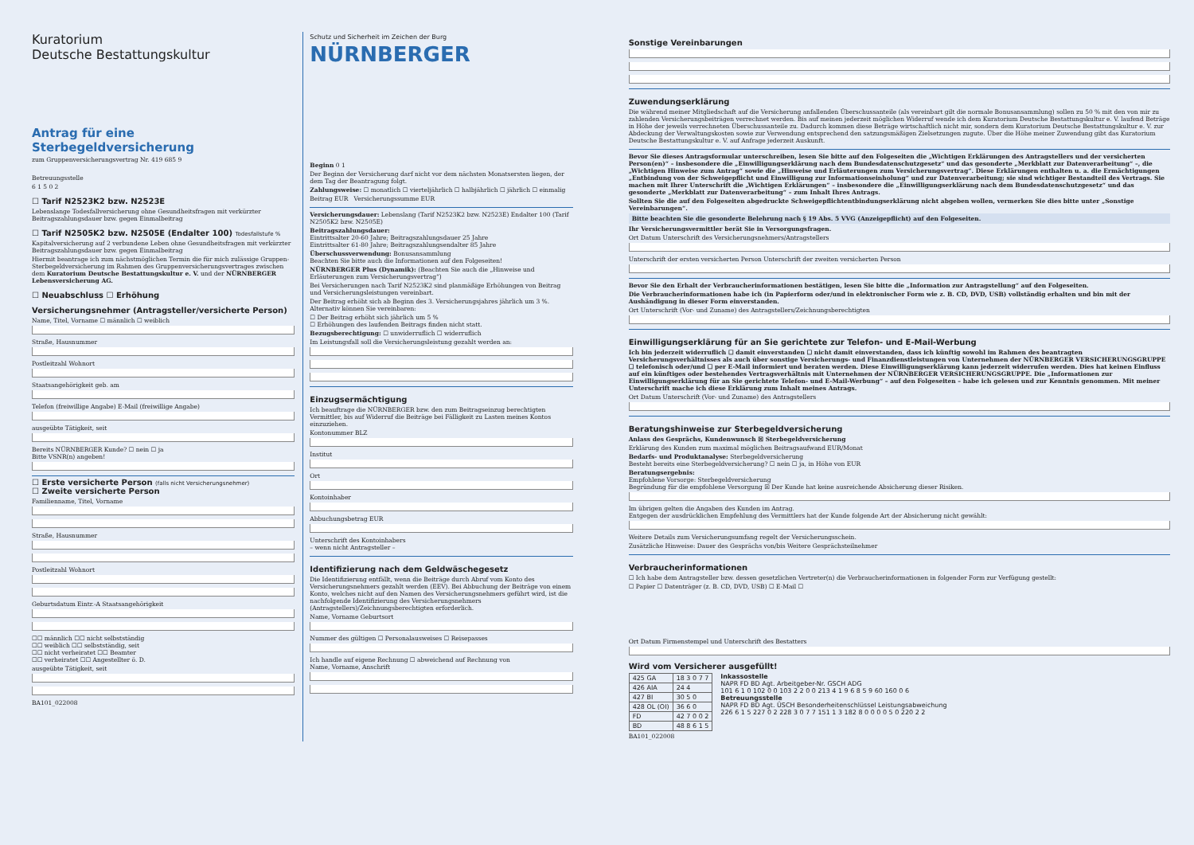Kuratorium
Deutsche Bestattungskultur
Antrag für eine Sterbegeldversicherung
zum Gruppenversicherungsvertrag Nr. 419 685 9
Betreuungsstelle
6 1 5 0 2
☐ Tarif N2523K2 bzw. N2523E
Lebenslange Todesfallversicherung ohne Gesundheitsfragen mit verkürzter Beitragszahlungsdauer bzw. gegen Einmalbeitrag
☐ Tarif N2505K2 bzw. N2505E (Endalter 100) Todesfallstufe %
Kapitalversicherung auf 2 verbundene Leben ohne Gesundheitsfragen mit verkürzter Beitragszahlungsdauer bzw. gegen Einmalbeitrag
Hiermit beantrage ich zum nächstmöglichen Termin die für mich zulässige Gruppen-Sterbegeldversicherung im Rahmen des Gruppenversicherungsvertrages zwischen dem Kuratorium Deutsche Bestattungskultur e. V. und der NÜRNBERGER Lebensversicherung AG.
☐ Neuabschluss ☐ Erhöhung
Versicherungsnehmer (Antragsteller/versicherte Person)
Name, Titel, Vorname ☐ männlich ☐ weiblich
Straße, Hausnummer
Postleitzahl Wohnort
Staatsangehörigkeit geb. am
Telefon (freiwillige Angabe) E-Mail (freiwillige Angabe)
ausgeübte Tätigkeit, seit
Bereits NÜRNBERGER Kunde? ☐ nein ☐ ja
Bitte VSNR(n) angeben!
☐ Erste versicherte Person (falls nicht Versicherungsnehmer)
☐ Zweite versicherte Person
Familienname, Titel, Vorname
Straße, Hausnummer
Postleitzahl Wohnort
Geburtsdatum Eintr.-A Staatsangehörigkeit
☐☐ männlich ☐☐ nicht selbstständig
☐☐ weiblich ☐☐ selbstständig, seit
☐☐ nicht verheiratet ☐☐ Beamter
☐☐ verheiratet ☐☐ Angestellter ö. D.
ausgeübte Tätigkeit, seit
BA101_022008
Schutz und Sicherheit im Zeichen der Burg
NÜRNBERGER
Beginn 0 1
Der Beginn der Versicherung darf nicht vor dem nächsten Monatsersten liegen, der dem Tag der Beantragung folgt.
Zahlungsweise: ☐ monatlich ☐ vierteljährlich ☐ halbjährlich ☐ jährlich ☐ einmalig
Beitrag EUR Versicherungssumme EUR
Versicherungsdauer: Lebenslang (Tarif N2523K2 bzw. N2523E) Endalter 100 (Tarif N2505K2 bzw. N2505E)
Beitragszahlungsdauer:
Eintrittsalter 20-60 Jahre; Beitragszahlungsdauer 25 Jahre
Eintrittsalter 61-80 Jahre; Beitragszahlungsendalter 85 Jahre
Überschussverwendung: Bonusansammlung
Beachten Sie bitte auch die Informationen auf den Folgeseiten!
NÜRNBERGER Plus (Dynamik): (Beachten Sie auch die „Hinweise und Erläuterungen zum Versicherungsvertrag“)
Bei Versicherungen nach Tarif N2523K2 sind planmäßige Erhöhungen von Beitrag und Versicherungsleistungen vereinbart.
Der Beitrag erhöht sich ab Beginn des 3. Versicherungsjahres jährlich um 3 %. Alternativ können Sie vereinbaren:
☐ Der Beitrag erhöht sich jährlich um 5 %
☐ Erhöhungen des laufenden Beitrags finden nicht statt.
Bezugsberechtigung: ☐ unwiderruflich ☐ widerruflich
Im Leistungsfall soll die Versicherungsleistung gezahlt werden an:
Einzugsermächtigung
Ich beauftrage die NÜRNBERGER bzw. den zum Beitragseinzug berechtigten Vermittler, bis auf Widerruf die Beiträge bei Fälligkeit zu Lasten meines Kontos einzuziehen.
Kontonummer BLZ
Institut
Ort
Kontoinhaber
Abbuchungsbetrag EUR
Unterschrift des Kontoinhabers
– wenn nicht Antragsteller –
Identifizierung nach dem Geldwäschegesetz
Die Identifizierung entfällt, wenn die Beiträge durch Abruf vom Konto des Versicherungsnehmers gezahlt werden (EEV). Bei Abbuchung der Beiträge von einem Konto, welches nicht auf den Namen des Versicherungsnehmers geführt wird, ist die nachfolgende Identifizierung des Versicherungsnehmers (Antragstellers)/Zeichnungsberechtigten erforderlich.
Name, Vorname Geburtsort
Nummer des gültigen ☐ Personalausweises ☐ Reisepasses
Ich handle auf eigene Rechnung ☐ abweichend auf Rechnung von
Name, Vorname, Anschrift
Sonstige Vereinbarungen
Zuwendungserklärung
Die während meiner Mitgliedschaft auf die Versicherung anfallenden Überschussanteile (als vereinbart gilt die normale Bonusansammlung) sollen zu 50 % mit den von mir zu zahlenden Versicherungsbeiträgen verrechnet werden. Bis auf meinen jederzeit möglichen Widerruf wende ich dem Kuratorium Deutsche Bestattungskultur e. V. laufend Beträge in Höhe der jeweils verrechneten Überschussanteile zu. Dadurch kommen diese Beträge wirtschaftlich nicht mir, sondern dem Kuratorium Deutsche Bestattungskultur e. V. zur Abdeckung der Verwaltungskosten sowie zur Verwendung entsprechend den satzungsmäßigen Zielsetzungen zugute. Über die Höhe meiner Zuwendung gibt das Kuratorium Deutsche Bestattungskultur e. V. auf Anfrage jederzeit Auskunft.
Bevor Sie dieses Antragsformular unterschreiben, lesen Sie bitte auf den Folgeseiten die „Wichtigen Erklärungen des Antragstellers und der versicherten Person(en)“ – insbesondere die „Einwilligungserklärung nach dem Bundesdatenschutzgesetz“ und das gesonderte „Merkblatt zur Datenverarbeitung“ –, die „Wichtigen Hinweise zum Antrag“ sowie die „Hinweise und Erläuterungen zum Versicherungsvertrag“. Diese Erklärungen enthalten u. a. die Ermächtigungen „Entbindung von der Schweigepflicht und Einwilligung zur Informationseinholung“ und zur Datenverarbeitung; sie sind wichtiger Bestandteil des Vertrags. Sie machen mit Ihrer Unterschrift die „Wichtigen Erklärungen“ – insbesondere die „Einwilligungserklärung nach dem Bundesdatenschutzgesetz“ und das gesonderte „Merkblatt zur Datenverarbeitung“ – zum Inhalt Ihres Antrags.
Sollten Sie die auf den Folgeseiten abgedruckte Schweigepflichtentbindungserklärung nicht abgeben wollen, vermerken Sie dies bitte unter „Sonstige Vereinbarungen“.
Bitte beachten Sie die gesonderte Belehrung nach § 19 Abs. 5 VVG (Anzeigepflicht) auf den Folgeseiten.
Ihr Versicherungsvermittler berät Sie in Versorgungsfragen.
Ort Datum Unterschrift des Versicherungsnehmers/Antragstellers
Unterschrift der ersten versicherten Person Unterschrift der zweiten versicherten Person
Bevor Sie den Erhalt der Verbraucherinformationen bestätigen, lesen Sie bitte die „Information zur Antragstellung“ auf den Folgeseiten.
Die Verbraucherinformationen habe ich (in Papierform oder/und in elektronischer Form wie z. B. CD, DVD, USB) vollständig erhalten und bin mit der Aushändigung in dieser Form einverstanden.
Ort Unterschrift (Vor- und Zuname) des Antragstellers/Zeichnungsberechtigten
Einwilligungserklärung für an Sie gerichtete zur Telefon- und E-Mail-Werbung
Ich bin jederzeit widerruflich ☐ damit einverstanden ☐ nicht damit einverstanden, dass ich künftig sowohl im Rahmen des beantragten Versicherungsverhältnisses als auch über sonstige Versicherungs- und Finanzdienstleistungen von Unternehmen der NÜRNBERGER VERSICHERUNGSGRUPPE ☐ telefonisch oder/und ☐ per E-Mail informiert und beraten werden. Diese Einwilligungserklärung kann jederzeit widerrufen werden. Dies hat keinen Einfluss auf ein künftiges oder bestehendes Vertragsverhältnis mit Unternehmen der NÜRNBERGER VERSICHERUNGSGRUPPE. Die „Informationen zur Einwilligungserklärung für an Sie gerichtete Telefon- und E-Mail-Werbung“ – auf den Folgeseiten – habe ich gelesen und zur Kenntnis genommen. Mit meiner Unterschrift mache ich diese Erklärung zum Inhalt meines Antrags.
Ort Datum Unterschrift (Vor- und Zuname) des Antragstellers
Beratungshinweise zur Sterbegeldversicherung
Anlass des Gesprächs, Kundenwunsch ☒ Sterbegeldversicherung
Erklärung des Kunden zum maximal möglichen Beitragsaufwand EUR/Monat
Bedarfs- und Produktanalyse: Sterbegeldversicherung
Besteht bereits eine Sterbegeldversicherung? ☐ nein ☐ ja, in Höhe von EUR
Beratungsergebnis:
Empfohlene Vorsorge: Sterbegeldversicherung
Begründung für die empfohlene Versorgung ☒ Der Kunde hat keine ausreichende Absicherung dieser Risiken.
Im übrigen gelten die Angaben des Kunden im Antrag.
Entgegen der ausdrücklichen Empfehlung des Vermittlers hat der Kunde folgende Art der Absicherung nicht gewählt:
Weitere Details zum Versicherungsumfang regelt der Versicherungsschein.
Zusätzliche Hinweise: Dauer des Gesprächs von/bis Weitere Gesprächsteilnehmer
Verbraucherinformationen
☐ Ich habe dem Antragsteller bzw. dessen gesetzlichen Vertreter(n) die Verbraucherinformationen in folgender Form zur Verfügung gestellt:
☐ Papier ☐ Datenträger (z. B. CD, DVD, USB) ☐ E-Mail ☐
Ort Datum Firmenstempel und Unterschrift des Bestatters
Wird vom Versicherer ausgefüllt!
| 425 GA | 18 3 0 7 7 |
| 426 AIA | 24 4 |
| 427 BI | 30 5 0 |
| 428 OL (OI) | 36 6 0 |
| FD | 42 7 0 0 2 |
| BD | 48 8 6 1 5 |
Inkassostelle
NAPR FD BD Agt. Arbeitgeber-Nr. GSCH ADG
101 6 1 0 102 0 0 103 2 2 0 0 213 4 1 9 6 8 5 9 60 160 0 6
Betreuungsstelle
NAPR FD BD Agt. ÜSCH Besonderheitenschlüssel Leistungsabweichung
226 6 1 5 227 0 2 228 3 0 7 7 151 1 3 182 8 0 0 0 0 5 0 220 2 2
BA101_022008